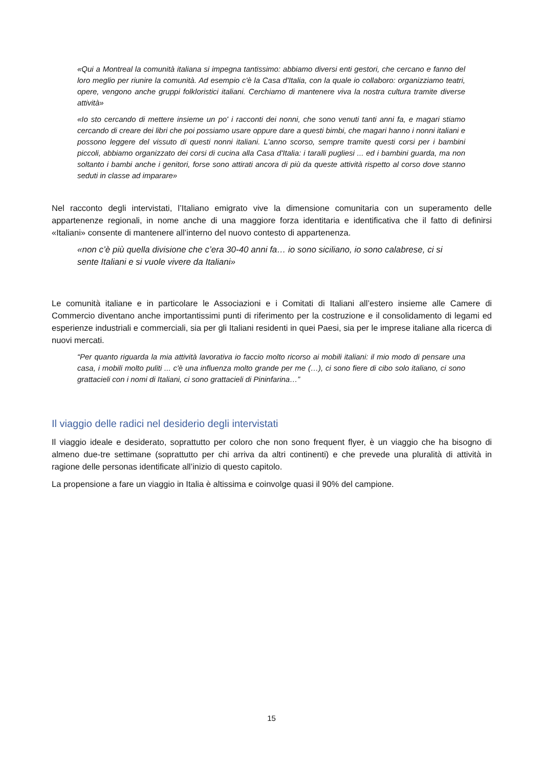«Qui a Montreal la comunità italiana si impegna tantissimo: abbiamo diversi enti gestori, che cercano e fanno del loro meglio per riunire la comunità. Ad esempio c'è la Casa d'Italia, con la quale io collaboro: organizziamo teatri, opere, vengono anche gruppi folkloristici italiani. Cerchiamo di mantenere viva la nostra cultura tramite diverse attività»
«Io sto cercando di mettere insieme un po' i racconti dei nonni, che sono venuti tanti anni fa, e magari stiamo cercando di creare dei libri che poi possiamo usare oppure dare a questi bimbi, che magari hanno i nonni italiani e possono leggere del vissuto di questi nonni italiani. L'anno scorso, sempre tramite questi corsi per i bambini piccoli, abbiamo organizzato dei corsi di cucina alla Casa d'Italia: i taralli pugliesi ... ed i bambini guarda, ma non soltanto i bambi anche i genitori, forse sono attirati ancora di più da queste attività rispetto al corso dove stanno seduti in classe ad imparare»
Nel racconto degli intervistati, l’Italiano emigrato vive la dimensione comunitaria con un superamento delle appartenenze regionali, in nome anche di una maggiore forza identitaria e identificativa che il fatto di definirsi «Italiani» consente di mantenere all’interno del nuovo contesto di appartenenza.
«non c’è più quella divisione che c’era 30-40 anni fa… io sono siciliano, io sono calabrese, ci si sente Italiani e si vuole vivere da Italiani»
Le comunità italiane e in particolare le Associazioni e i Comitati di Italiani all’estero insieme alle Camere di Commercio diventano anche importantissimi punti di riferimento per la costruzione e il consolidamento di legami ed esperienze industriali e commerciali, sia per gli Italiani residenti in quei Paesi, sia per le imprese italiane alla ricerca di nuovi mercati.
“Per quanto riguarda la mia attività lavorativa io faccio molto ricorso ai mobili italiani: il mio modo di pensare una casa, i mobili molto puliti ... c'è una influenza molto grande per me (…), ci sono fiere di cibo solo italiano, ci sono grattacieli con i nomi di Italiani, ci sono grattacieli di Pininfarina…”
Il viaggio delle radici nel desiderio degli intervistati
Il viaggio ideale e desiderato, soprattutto per coloro che non sono frequent flyer, è un viaggio che ha bisogno di almeno due-tre settimane (soprattutto per chi arriva da altri continenti) e che prevede una pluralità di attività in ragione delle personas identificate all’inizio di questo capitolo.
La propensione a fare un viaggio in Italia è altissima e coinvolge quasi il 90% del campione.
15